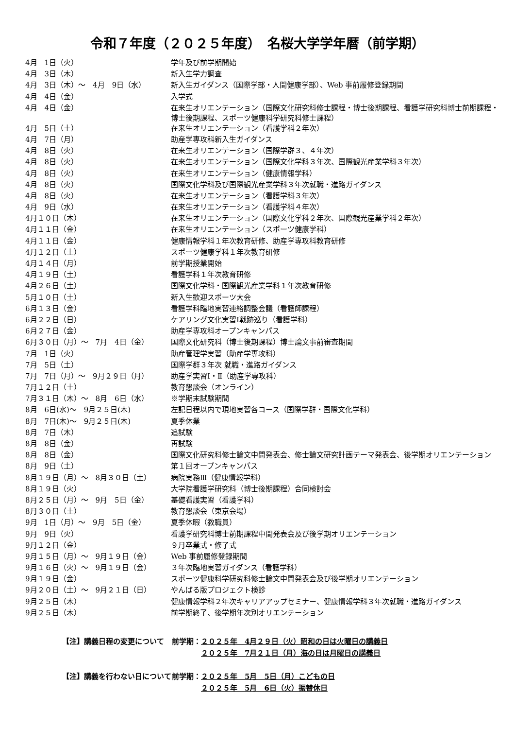令和７年度（２０２５年度）　名桜大学学年暦（前学期）
| 4月 1日（火） | 学年及び前学期開始 |
| 4月 3日（木） | 新入生学力調査 |
| 4月 3日（木）～ 4月 9日（水） | 新入生ガイダンス（国際学部・人間健康学部）、Web 事前履修登録期間 |
| 4月 4日（金） | 入学式 |
| 4月 4日（金） | 在来生オリエンテーション（国際文化研究科修士課程・博士後期課程、看護学研究科博士前期課程・博士後期課程、スポーツ健康科学研究科修士課程） |
| 4月 5日（土） | 在来生オリエンテーション（看護学科２年次） |
| 4月 7日（月） | 助産学専攻科新入生ガイダンス |
| 4月 8日（火） | 在来生オリエンテーション（国際学群３、４年次） |
| 4月 8日（火） | 在来生オリエンテーション（国際文化学科３年次、国際観光産業学科３年次） |
| 4月 8日（火） | 在来生オリエンテーション（健康情報学科） |
| 4月 8日（火） | 国際文化学科及び国際観光産業学科３年次就職・進路ガイダンス |
| 4月 8日（火） | 在来生オリエンテーション（看護学科３年次） |
| 4月 9日（水） | 在来生オリエンテーション（看護学科４年次） |
| 4月１０日（木） | 在来生オリエンテーション（国際文化学科２年次、国際観光産業学科２年次） |
| 4月１１日（金） | 在来生オリエンテーション（スポーツ健康学科） |
| 4月１１日（金） | 健康情報学科１年次教育研修、助産学専攻科教育研修 |
| 4月１２日（土） | スポーツ健康学科１年次教育研修 |
| 4月１４日（月） | 前学期授業開始 |
| 4月１９日（土） | 看護学科１年次教育研修 |
| 4月２６日（土） | 国際文化学科・国際観光産業学科１年次教育研修 |
| 5月１０日（土） | 新入生歓迎スポーツ大会 |
| 6月１３日（金） | 看護学科臨地実習連絡調整会議（看護師課程） |
| 6月２２日（日） | ケアリング文化実習Ⅰ戦跡巡り（看護学科） |
| 6月２７日（金） | 助産学専攻科オープンキャンパス |
| 6月３０日（月）～ 7月 4日（金） | 国際文化研究科（博士後期課程）博士論文事前審査期間 |
| 7月 1日（火） | 助産管理学実習（助産学専攻科） |
| 7月 5日（土） | 国際学群３年次 就職・進路ガイダンス |
| 7月 7日（月）～ 9月２９日（月） | 助産学実習Ⅰ・Ⅱ（助産学専攻科） |
| 7月１２日（土） | 教育懇談会（オンライン） |
| 7月３１日（木）～ 8月 6日（水） | ※学期末試験期間 |
| 8月 6日(水)～ 9月２５日(木) | 左記日程以内で現地実習各コース（国際学群・国際文化学科） |
| 8月 7日(木)～ 9月２５日(木) | 夏季休業 |
| 8月 7日（木） | 追試験 |
| 8月 8日（金） | 再試験 |
| 8月 8日（金） | 国際文化研究科修士論文中間発表会、修士論文研究計画テーマ発表会、後学期オリエンテーション |
| 8月 9日（土） | 第１回オープンキャンパス |
| 8月１９日（月）～ 8月３０日（土） | 病院実務Ⅲ（健康情報学科） |
| 8月１９日（火） | 大学院看護学研究科（博士後期課程）合同検討会 |
| 8月２５日（月）～ 9月 5日（金） | 基礎看護実習（看護学科） |
| 8月３０日（土） | 教育懇談会（東京会場） |
| 9月 1日（月）～ 9月 5日（金） | 夏季休暇（教職員） |
| 9月 9日（火） | 看護学研究科博士前期課程中間発表会及び後学期オリエンテーション |
| 9月１２日（金） | ９月卒業式・修了式 |
| 9月１５日（月）～ 9月１９日（金） | Web 事前履修登録期間 |
| 9月１６日（火）～ 9月１９日（金） | ３年次臨地実習ガイダンス（看護学科） |
| 9月１９日（金） | スポーツ健康科学研究科修士論文中間発表会及び後学期オリエンテーション |
| 9月２０日（土）～ 9月２１日（日） | やんばる版プロジェクト検診 |
| 9月２５日（木） | 健康情報学科２年次キャリアアップセミナー、健康情報学科３年次就職・進路ガイダンス |
| 9月２５日（木） | 前学期終了、後学期年次別オリエンテーション |
| 【注】講義日程の変更について | 前学期： | ２０２５年 4月２９日（火）昭和の日は火曜日の講義日 |
| | | ２０２５年 7月２１日（月）海の日は月曜日の講義日 |
| 【注】講義を行わない日について | 前学期： | ２０２５年 5月 5日（月）こどもの日 |
| | | ２０２５年 5月 6日（火）振替休日 |